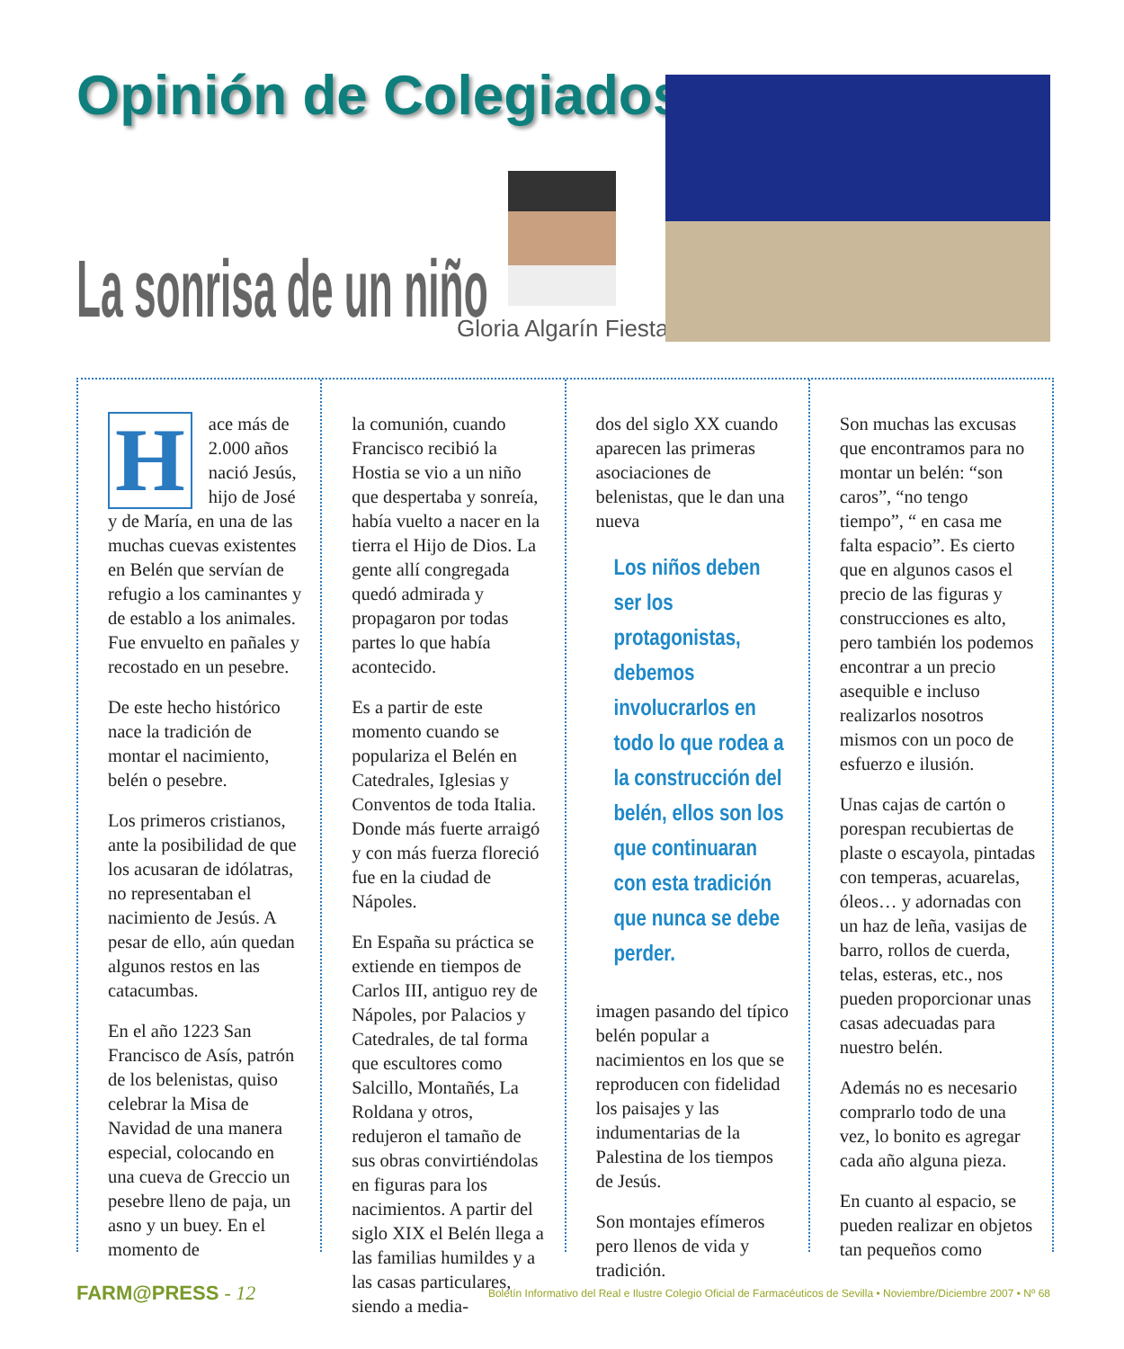Opinión de Colegiados
La sonrisa de un niño Gloria Algarín Fiestas
Hace más de 2.000 años nació Jesús, hijo de José y de María, en una de las muchas cuevas existentes en Belén que servían de refugio a los caminantes y de establo a los animales. Fue envuelto en pañales y recostado en un pesebre.
De este hecho histórico nace la tradición de montar el nacimiento, belén o pesebre.
Los primeros cristianos, ante la posibilidad de que los acusaran de idólatras, no representaban el nacimiento de Jesús. A pesar de ello, aún quedan algunos restos en las catacumbas.
En el año 1223 San Francisco de Asís, patrón de los belenistas, quiso celebrar la Misa de Navidad de una manera especial, colocando en una cueva de Greccio un pesebre lleno de paja, un asno y un buey. En el momento de
la comunión, cuando Francisco recibió la Hostia se vio a un niño que despertaba y sonreía, había vuelto a nacer en la tierra el Hijo de Dios. La gente allí congregada quedó admirada y propagaron por todas partes lo que había acontecido.
Es a partir de este momento cuando se populariza el Belén en Catedrales, Iglesias y Conventos de toda Italia. Donde más fuerte arraigó y con más fuerza floreció fue en la ciudad de Nápoles.
En España su práctica se extiende en tiempos de Carlos III, antiguo rey de Nápoles, por Palacios y Catedrales, de tal forma que escultores como Salcillo, Montañés, La Roldana y otros, redujeron el tamaño de sus obras convirtiéndolas en figuras para los nacimientos. A partir del siglo XIX el Belén llega a las familias humildes y a las casas particulares, siendo a media-
dos del siglo XX cuando aparecen las primeras asociaciones de belenistas, que le dan una nueva
Los niños deben ser los protagonistas, debemos involucrarlos en todo lo que rodea a la construcción del belén, ellos son los que continuaran con esta tradición que nunca se debe perder.
imagen pasando del típico belén popular a nacimientos en los que se reproducen con fidelidad los paisajes y las indumentarias de la Palestina de los tiempos de Jesús.
Son montajes efímeros pero llenos de vida y tradición.
Son muchas las excusas que encontramos para no montar un belén: “son caros”, “no tengo tiempo”, “ en casa me falta espacio”. Es cierto que en algunos casos el precio de las figuras y construcciones es alto, pero también los podemos encontrar a un precio asequible e incluso realizarlos nosotros mismos con un poco de esfuerzo e ilusión.
Unas cajas de cartón o porespan recubiertas de plaste o escayola, pintadas con temperas, acuarelas, óleos… y adornadas con un haz de leña, vasijas de barro, rollos de cuerda, telas, esteras, etc., nos pueden proporcionar unas casas adecuadas para nuestro belén.
Además no es necesario comprarlo todo de una vez, lo bonito es agregar cada año alguna pieza.
En cuanto al espacio, se pueden realizar en objetos tan pequeños como
FARM@PRESS - 12
Boletín Informativo del Real e Ilustre Colegio Oficial de Farmacéuticos de Sevilla • Noviembre/Diciembre 2007 • Nº 68